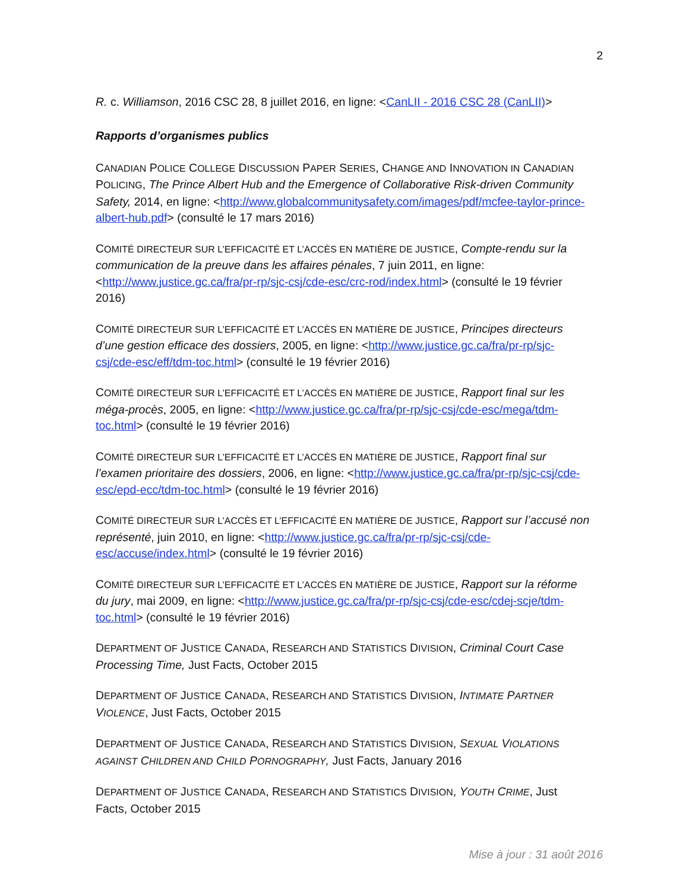2
R. c. Williamson, 2016 CSC 28, 8 juillet 2016, en ligne: <CanLII - 2016 CSC 28 (CanLII)>
Rapports d’organismes publics
CANADIAN POLICE COLLEGE DISCUSSION PAPER SERIES, CHANGE AND INNOVATION IN CANADIAN POLICING, The Prince Albert Hub and the Emergence of Collaborative Risk-driven Community Safety, 2014, en ligne: <http://www.globalcommunitysafety.com/images/pdf/mcfee-taylor-prince-albert-hub.pdf> (consulté le 17 mars 2016)
COMITÉ DIRECTEUR SUR L’EFFICACITÉ ET L’ACCÈS EN MATIÈRE DE JUSTICE, Compte-rendu sur la communication de la preuve dans les affaires pénales, 7 juin 2011, en ligne: <http://www.justice.gc.ca/fra/pr-rp/sjc-csj/cde-esc/crc-rod/index.html> (consulté le 19 février 2016)
COMITÉ DIRECTEUR SUR L’EFFICACITÉ ET L’ACCÈS EN MATIÈRE DE JUSTICE, Principes directeurs d’une gestion efficace des dossiers, 2005, en ligne: <http://www.justice.gc.ca/fra/pr-rp/sjc-csj/cde-esc/eff/tdm-toc.html> (consulté le 19 février 2016)
COMITÉ DIRECTEUR SUR L’EFFICACITÉ ET L’ACCÈS EN MATIÈRE DE JUSTICE, Rapport final sur les méga-procès, 2005, en ligne: <http://www.justice.gc.ca/fra/pr-rp/sjc-csj/cde-esc/mega/tdm-toc.html> (consulté le 19 février 2016)
COMITÉ DIRECTEUR SUR L’EFFICACITÉ ET L’ACCÈS EN MATIÈRE DE JUSTICE, Rapport final sur l’examen prioritaire des dossiers, 2006, en ligne: <http://www.justice.gc.ca/fra/pr-rp/sjc-csj/cde-esc/epd-ecc/tdm-toc.html> (consulté le 19 février 2016)
COMITÉ DIRECTEUR SUR L’ACCÈS ET L’EFFICACITÉ EN MATIÈRE DE JUSTICE, Rapport sur l’accusé non représenté, juin 2010, en ligne: <http://www.justice.gc.ca/fra/pr-rp/sjc-csj/cde-esc/accuse/index.html> (consulté le 19 février 2016)
COMITÉ DIRECTEUR SUR L’EFFICACITÉ ET L’ACCÈS EN MATIÈRE DE JUSTICE, Rapport sur la réforme du jury, mai 2009, en ligne: <http://www.justice.gc.ca/fra/pr-rp/sjc-csj/cde-esc/cdej-scje/tdm-toc.html> (consulté le 19 février 2016)
DEPARTMENT OF JUSTICE CANADA, RESEARCH AND STATISTICS DIVISION, Criminal Court Case Processing Time, Just Facts, October 2015
DEPARTMENT OF JUSTICE CANADA, RESEARCH AND STATISTICS DIVISION, INTIMATE PARTNER VIOLENCE, Just Facts, October 2015
DEPARTMENT OF JUSTICE CANADA, RESEARCH AND STATISTICS DIVISION, SEXUAL VIOLATIONS AGAINST CHILDREN AND CHILD PORNOGRAPHY, Just Facts, January 2016
DEPARTMENT OF JUSTICE CANADA, RESEARCH AND STATISTICS DIVISION, YOUTH CRIME, Just Facts, October 2015
Mise à jour : 31 août 2016